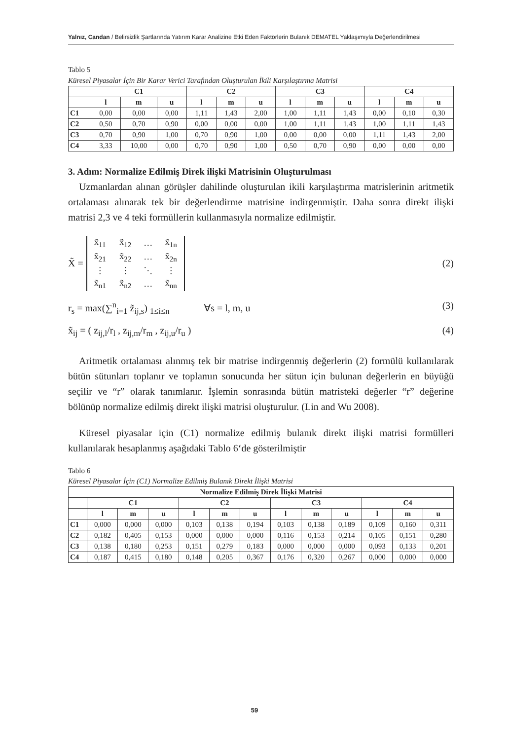Yalnız, Candan / Belirsizlik Şartlarında Yatırım Karar Analizine Etki Eden Faktörlerin Bulanık DEMATEL Yaklaşımıyla Değerlendirilmesi
Tablo 5
Küresel Piyasalar İçin Bir Karar Verici Tarafından Oluşturulan İkili Karşılaştırma Matrisi
| | C1 | | | C2 | | | C3 | | | C4 | | |
| --- | --- | --- | --- | --- | --- | --- | --- | --- | --- | --- | --- | --- |
| | l | m | u | l | m | u | l | m | u | l | m | u |
| C1 | 0,00 | 0,00 | 0,00 | 1,11 | 1,43 | 2,00 | 1,00 | 1,11 | 1,43 | 0,00 | 0,10 | 0,30 |
| C2 | 0,50 | 0,70 | 0,90 | 0,00 | 0,00 | 0,00 | 1,00 | 1,11 | 1,43 | 1,00 | 1,11 | 1,43 |
| C3 | 0,70 | 0,90 | 1,00 | 0,70 | 0,90 | 1,00 | 0,00 | 0,00 | 0,00 | 1,11 | 1,43 | 2,00 |
| C4 | 3,33 | 10,00 | 0,00 | 0,70 | 0,90 | 1,00 | 0,50 | 0,70 | 0,90 | 0,00 | 0,00 | 0,00 |
3. Adım: Normalize Edilmiş Direk ilişki Matrisinin Oluşturulması
Uzmanlardan alınan görüşler dahilinde oluşturulan ikili karşılaştırma matrislerinin aritmetik ortalaması alınarak tek bir değerlendirme matrisine indirgenmiştir. Daha sonra direkt ilişki matrisi 2,3 ve 4 teki formüllerin kullanmasıyla normalize edilmiştir.
X̃ =
| x̃<sub>11</sub> | x̃<sub>12</sub> | … | x̃<sub>1n</sub> |
| x̃<sub>21</sub> | x̃<sub>22</sub> | … | x̃<sub>2n</sub> |
| ⋮ | ⋮ | ⋱ | ⋮ |
| x̃<sub>n1</sub> | x̃<sub>n2</sub> | … | x̃<sub>nn</sub> |
(2)
r<sub>s</sub> = max(∑<sup>n</sup><sub>i=1</sub> z̃<sub>ij,s</sub>) <sub>1≤i≤n</sub> ∀s = l, m, u
(3)
x̃<sub>ij</sub> = ( z<sub>ij,l</sub>/r<sub>l</sub> , z<sub>ij,m</sub>/r<sub>m</sub> , z<sub>ij,u</sub>/r<sub>u</sub> )
(4)
Aritmetik ortalaması alınmış tek bir matrise indirgenmiş değerlerin (2) formülü kullanılarak bütün sütunları toplanır ve toplamın sonucunda her sütun için bulunan değerlerin en büyüğü seçilir ve “r” olarak tanımlanır. İşlemin sonrasında bütün matristeki değerler “r” değerine bölünüp normalize edilmiş direkt ilişki matrisi oluşturulur. (Lin and Wu 2008).
Küresel piyasalar için (C1) normalize edilmiş bulanık direkt ilişki matrisi formülleri kullanılarak hesaplanmış aşağıdaki Tablo 6‘de gösterilmiştir
Tablo 6
Küresel Piyasalar İçin (C1) Normalize Edilmiş Bulanık Direkt İlişki Matrisi
| Normalize Edilmiş Direk İlişki Matrisi | | | | | | | | | | | | |
| --- | --- | --- | --- | --- | --- | --- | --- | --- | --- | --- | --- | --- |
| | C1 | | | C2 | | | C3 | | | C4 | | |
| | l | m | u | l | m | u | l | m | u | l | m | u |
| C1 | 0,000 | 0,000 | 0,000 | 0,103 | 0,138 | 0,194 | 0,103 | 0,138 | 0,189 | 0,109 | 0,160 | 0,311 |
| C2 | 0,182 | 0,405 | 0,153 | 0,000 | 0,000 | 0,000 | 0,116 | 0,153 | 0,214 | 0,105 | 0,151 | 0,280 |
| C3 | 0,138 | 0,180 | 0,253 | 0,151 | 0,279 | 0,183 | 0,000 | 0,000 | 0,000 | 0,093 | 0,133 | 0,201 |
| C4 | 0,187 | 0,415 | 0,180 | 0,148 | 0,205 | 0,367 | 0,176 | 0,320 | 0,267 | 0,000 | 0,000 | 0,000 |
59